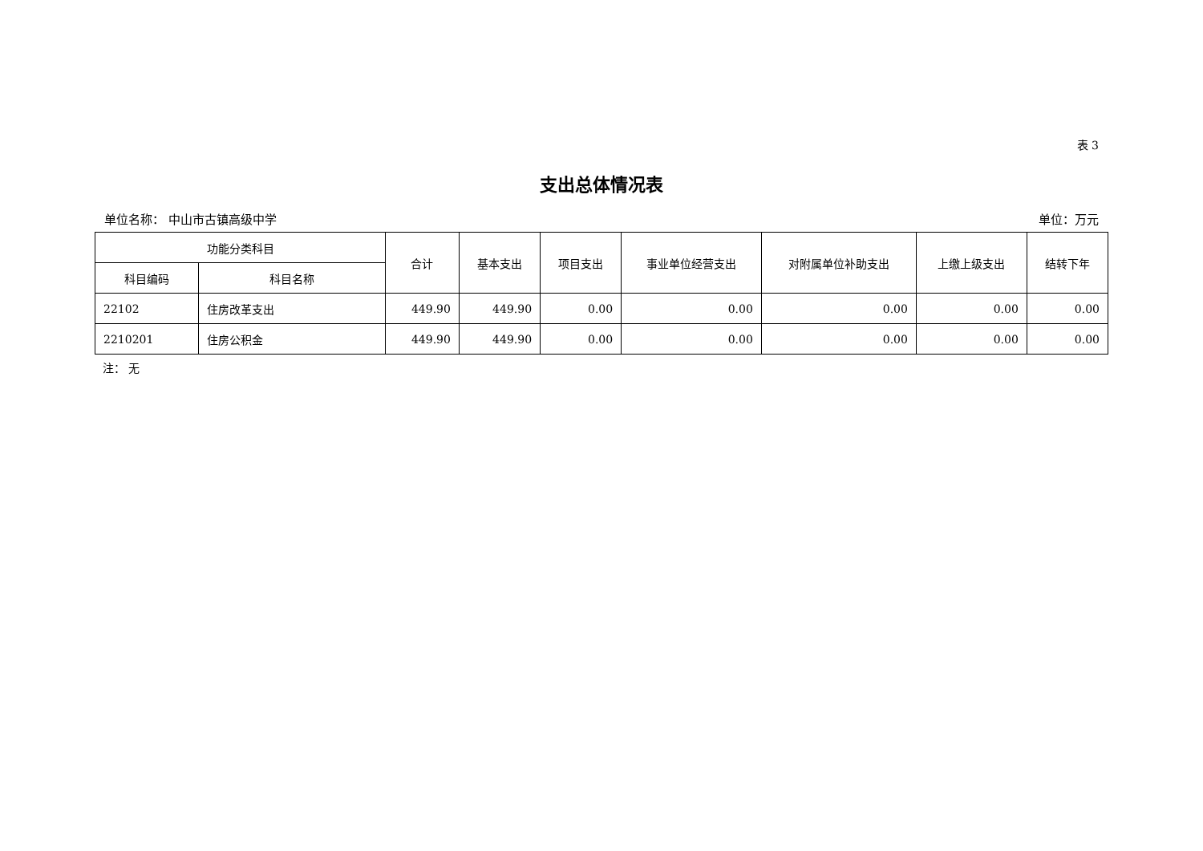表 3
支出总体情况表
单位名称： 中山市古镇高级中学 单位：万元
| 功能分类科目 | | 合计 | 基本支出 | 项目支出 | 事业单位经营支出 | 对附属单位补助支出 | 上缴上级支出 | 结转下年 |
| --- | --- | --- | --- | --- | --- | --- | --- | --- |
| 科目编码 | 科目名称 | | | | | | | |
| 22102 | 住房改革支出 | 449.90 | 449.90 | 0.00 | 0.00 | 0.00 | 0.00 | 0.00 |
| 2210201 | 住房公积金 | 449.90 | 449.90 | 0.00 | 0.00 | 0.00 | 0.00 | 0.00 |
注： 无